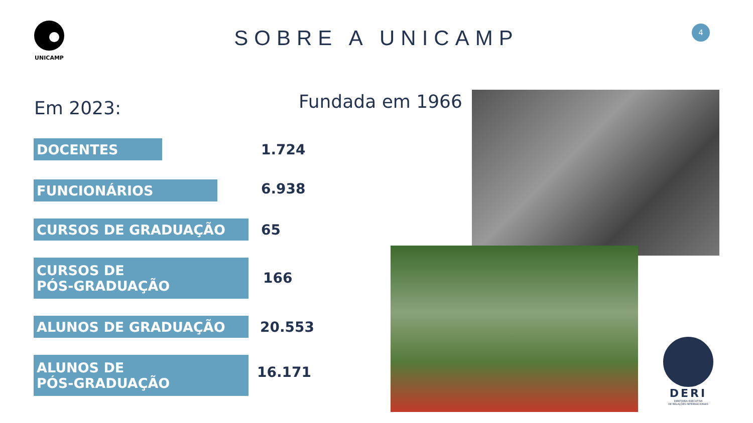UNICAMP
SOBRE A UNICAMP 4
Em 2023: Fundada em 1966
DOCENTES 1.724
FUNCIONÁRIOS 6.938
CURSOS DE GRADUAÇÃO 65
CURSOS DE
PÓS-GRADUAÇÃO
166
ALUNOS DE GRADUAÇÃO 20.553
ALUNOS DE
PÓS-GRADUAÇÃO
16.171
DERI
DIRETORIA EXECUTIVA
DE RELAÇÕES INTERNACIONAIS